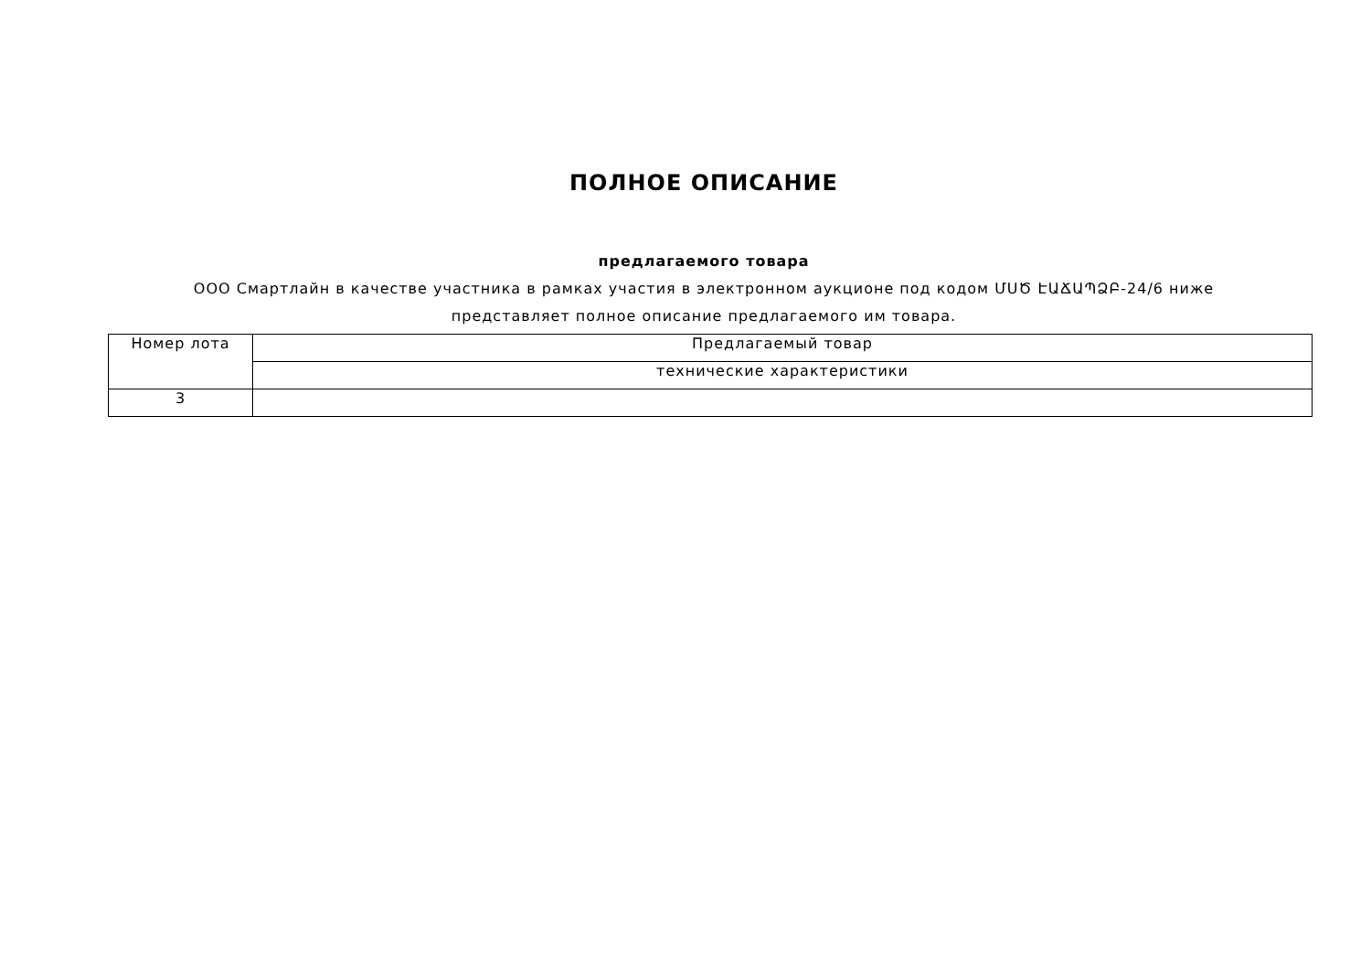ПОЛНОЕ ОПИСАНИЕ
предлагаемого товара
ООО Смартлайн в качестве участника в рамках участия в электронном аукционе под кодом ՄՍԾ ԷԱՃԱՊՁԲ-24/6 ниже представляет полное описание предлагаемого им товара.
| Номер лота | Предлагаемый товар |
| --- | --- |
| | технические характеристики |
| 3 | |